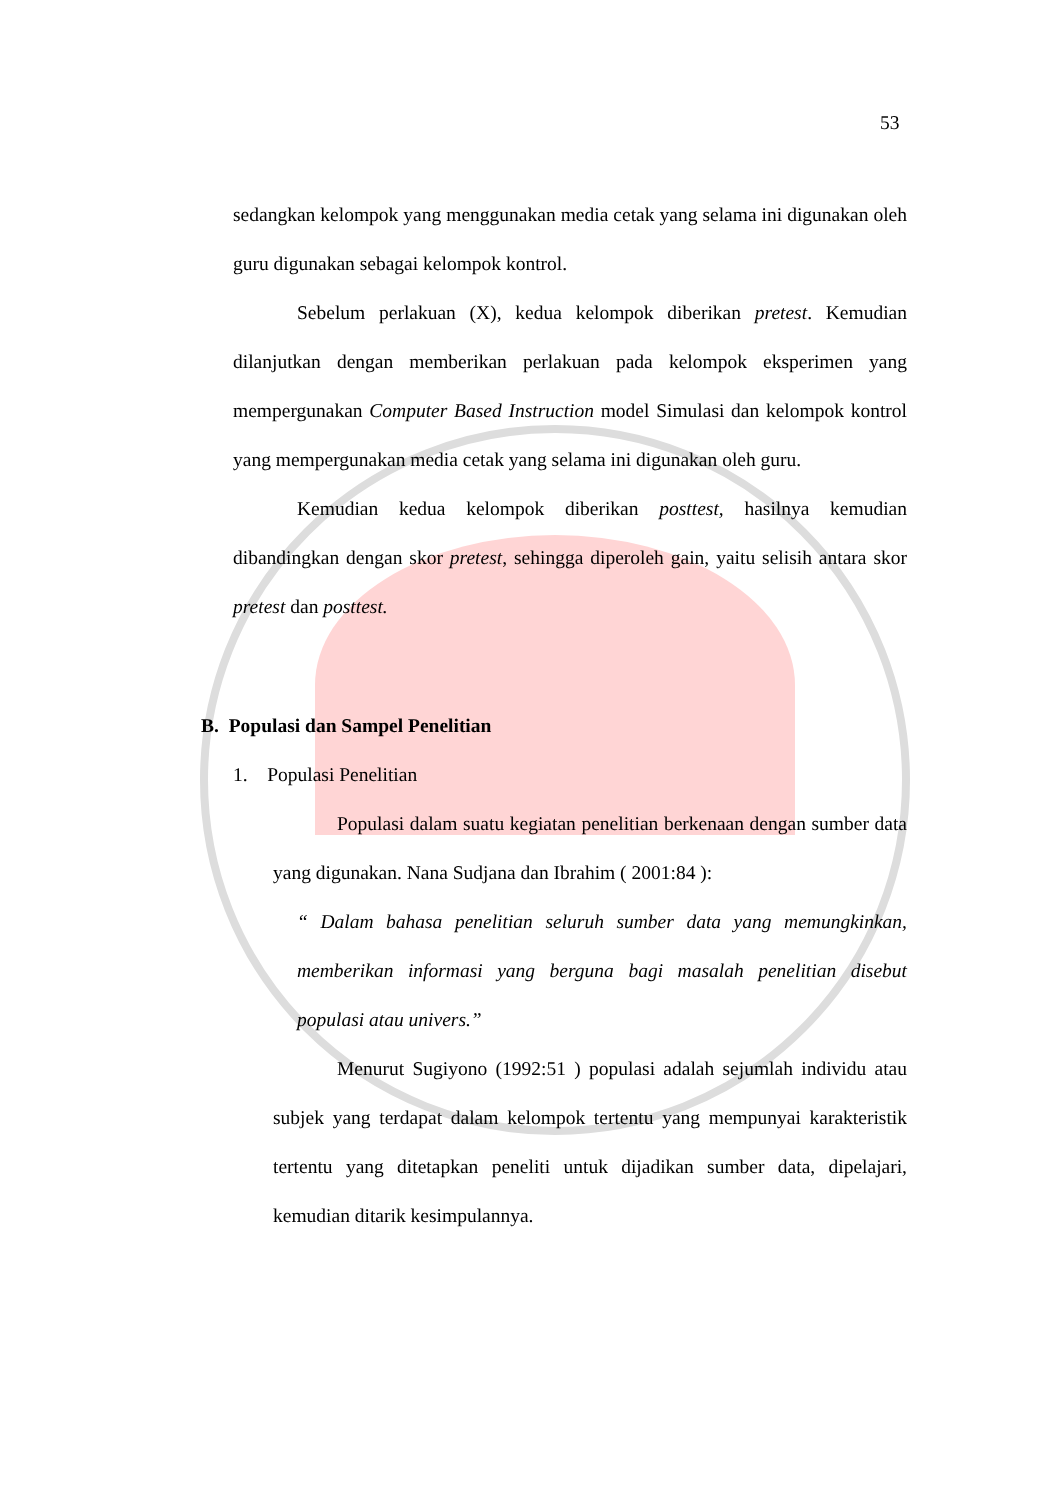53
sedangkan kelompok yang menggunakan media cetak yang selama ini digunakan oleh guru digunakan sebagai kelompok kontrol.
Sebelum perlakuan (X), kedua kelompok diberikan pretest. Kemudian dilanjutkan dengan memberikan perlakuan pada kelompok eksperimen yang mempergunakan Computer Based Instruction model Simulasi dan kelompok kontrol yang mempergunakan media cetak yang selama ini digunakan oleh guru.
Kemudian kedua kelompok diberikan posttest, hasilnya kemudian dibandingkan dengan skor pretest, sehingga diperoleh gain, yaitu selisih antara skor pretest dan posttest.
B. Populasi dan Sampel Penelitian
1. Populasi Penelitian
Populasi dalam suatu kegiatan penelitian berkenaan dengan sumber data yang digunakan. Nana Sudjana dan Ibrahim ( 2001:84 ):
“ Dalam bahasa penelitian seluruh sumber data yang memungkinkan, memberikan informasi yang berguna bagi masalah penelitian disebut populasi atau univers.”
Menurut Sugiyono (1992:51 ) populasi adalah sejumlah individu atau subjek yang terdapat dalam kelompok tertentu yang mempunyai karakteristik tertentu yang ditetapkan peneliti untuk dijadikan sumber data, dipelajari, kemudian ditarik kesimpulannya.